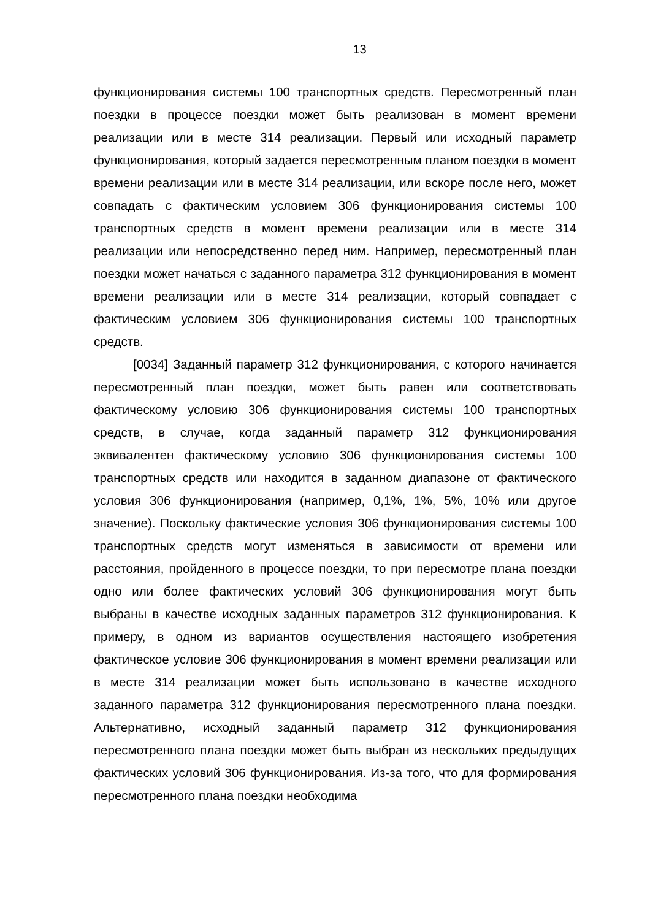13
функционирования системы 100 транспортных средств. Пересмотренный план поездки в процессе поездки может быть реализован в момент времени реализации или в месте 314 реализации. Первый или исходный параметр функционирования, который задается пересмотренным планом поездки в момент времени реализации или в месте 314 реализации, или вскоре после него, может совпадать с фактическим условием 306 функционирования системы 100 транспортных средств в момент времени реализации или в месте 314 реализации или непосредственно перед ним. Например, пересмотренный план поездки может начаться с заданного параметра 312 функционирования в момент времени реализации или в месте 314 реализации, который совпадает с фактическим условием 306 функционирования системы 100 транспортных средств.
[0034] Заданный параметр 312 функционирования, с которого начинается пересмотренный план поездки, может быть равен или соответствовать фактическому условию 306 функционирования системы 100 транспортных средств, в случае, когда заданный параметр 312 функционирования эквивалентен фактическому условию 306 функционирования системы 100 транспортных средств или находится в заданном диапазоне от фактического условия 306 функционирования (например, 0,1%, 1%, 5%, 10% или другое значение). Поскольку фактические условия 306 функционирования системы 100 транспортных средств могут изменяться в зависимости от времени или расстояния, пройденного в процессе поездки, то при пересмотре плана поездки одно или более фактических условий 306 функционирования могут быть выбраны в качестве исходных заданных параметров 312 функционирования. К примеру, в одном из вариантов осуществления настоящего изобретения фактическое условие 306 функционирования в момент времени реализации или в месте 314 реализации может быть использовано в качестве исходного заданного параметра 312 функционирования пересмотренного плана поездки. Альтернативно, исходный заданный параметр 312 функционирования пересмотренного плана поездки может быть выбран из нескольких предыдущих фактических условий 306 функционирования. Из-за того, что для формирования пересмотренного плана поездки необходима